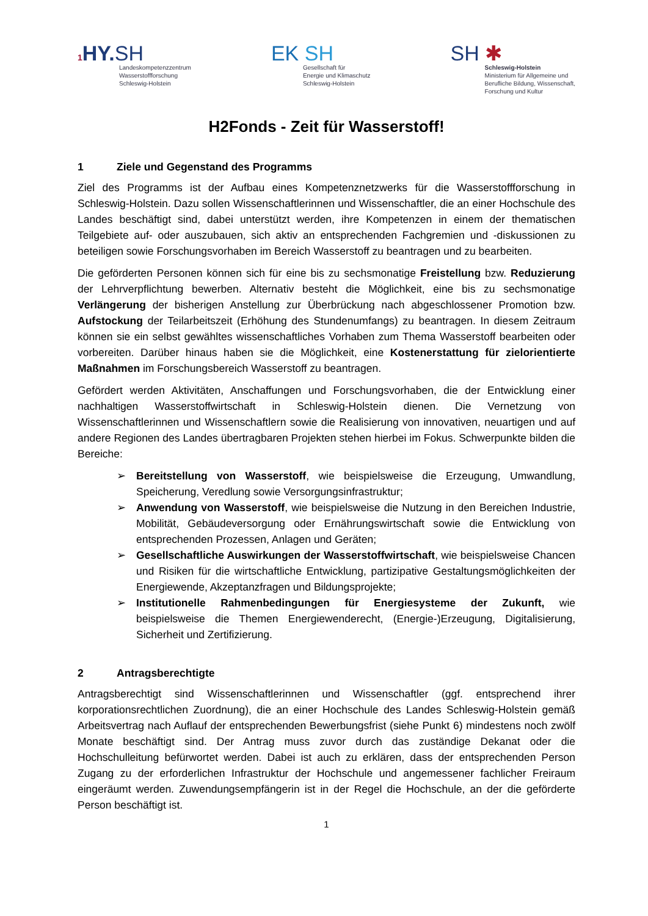1 HY. SH
Landeskompetenzzentrum
Wasserstoffforschung
Schleswig-Holstein
EK SH
Gesellschaft für
Energie und Klimaschutz
Schleswig-Holstein
SH ✱
Schleswig-Holstein
Ministerium für Allgemeine und
Berufliche Bildung, Wissenschaft,
Forschung und Kultur
H2Fonds - Zeit für Wasserstoff!
1 Ziele und Gegenstand des Programms
Ziel des Programms ist der Aufbau eines Kompetenznetzwerks für die Wasserstoffforschung in Schleswig-Holstein. Dazu sollen Wissenschaftlerinnen und Wissenschaftler, die an einer Hochschule des Landes beschäftigt sind, dabei unterstützt werden, ihre Kompetenzen in einem der thematischen Teilgebiete auf- oder auszubauen, sich aktiv an entsprechenden Fachgremien und -diskussionen zu beteiligen sowie Forschungsvorhaben im Bereich Wasserstoff zu beantragen und zu bearbeiten.
Die geförderten Personen können sich für eine bis zu sechsmonatige Freistellung bzw. Reduzierung der Lehrverpflichtung bewerben. Alternativ besteht die Möglichkeit, eine bis zu sechsmonatige Verlängerung der bisherigen Anstellung zur Überbrückung nach abgeschlossener Promotion bzw. Aufstockung der Teilarbeitszeit (Erhöhung des Stundenumfangs) zu beantragen. In diesem Zeitraum können sie ein selbst gewähltes wissenschaftliches Vorhaben zum Thema Wasserstoff bearbeiten oder vorbereiten. Darüber hinaus haben sie die Möglichkeit, eine Kostenerstattung für zielorientierte Maßnahmen im Forschungsbereich Wasserstoff zu beantragen.
Gefördert werden Aktivitäten, Anschaffungen und Forschungsvorhaben, die der Entwicklung einer nachhaltigen Wasserstoffwirtschaft in Schleswig-Holstein dienen. Die Vernetzung von Wissenschaftlerinnen und Wissenschaftlern sowie die Realisierung von innovativen, neuartigen und auf andere Regionen des Landes übertragbaren Projekten stehen hierbei im Fokus. Schwerpunkte bilden die Bereiche:
➢ Bereitstellung von Wasserstoff, wie beispielsweise die Erzeugung, Umwandlung, Speicherung, Veredlung sowie Versorgungsinfrastruktur;
➢ Anwendung von Wasserstoff, wie beispielsweise die Nutzung in den Bereichen Industrie, Mobilität, Gebäudeversorgung oder Ernährungswirtschaft sowie die Entwicklung von entsprechenden Prozessen, Anlagen und Geräten;
➢ Gesellschaftliche Auswirkungen der Wasserstoffwirtschaft, wie beispielsweise Chancen und Risiken für die wirtschaftliche Entwicklung, partizipative Gestaltungsmöglichkeiten der Energiewende, Akzeptanzfragen und Bildungsprojekte;
➢ Institutionelle Rahmenbedingungen für Energiesysteme der Zukunft, wie beispielsweise die Themen Energiewenderecht, (Energie-)Erzeugung, Digitalisierung, Sicherheit und Zertifizierung.
2 Antragsberechtigte
Antragsberechtigt sind Wissenschaftlerinnen und Wissenschaftler (ggf. entsprechend ihrer korporationsrechtlichen Zuordnung), die an einer Hochschule des Landes Schleswig-Holstein gemäß Arbeitsvertrag nach Auflauf der entsprechenden Bewerbungsfrist (siehe Punkt 6) mindestens noch zwölf Monate beschäftigt sind. Der Antrag muss zuvor durch das zuständige Dekanat oder die Hochschulleitung befürwortet werden. Dabei ist auch zu erklären, dass der entsprechenden Person Zugang zu der erforderlichen Infrastruktur der Hochschule und angemessener fachlicher Freiraum eingeräumt werden. Zuwendungsempfängerin ist in der Regel die Hochschule, an der die geförderte Person beschäftigt ist.
1